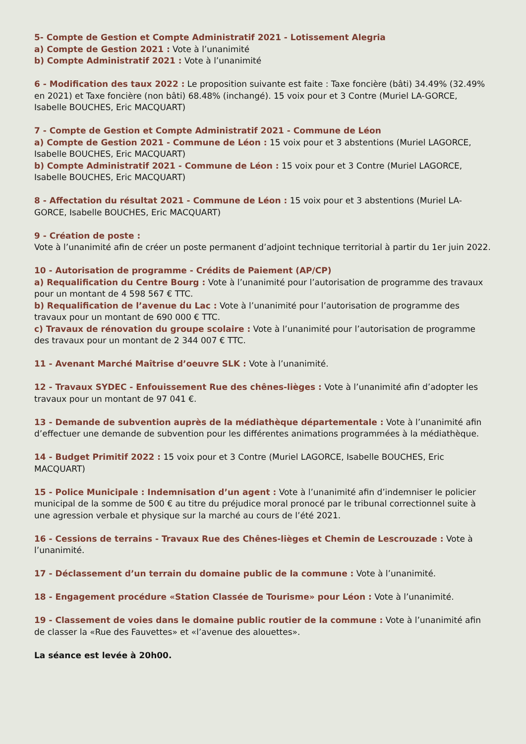5- Compte de Gestion et Compte Administratif 2021 - Lotissement Alegria
a) Compte de Gestion 2021 : Vote à l’unanimité
b) Compte Administratif 2021 : Vote à l’unanimité
6 - Modification des taux 2022 : Le proposition suivante est faite : Taxe foncière (bâti) 34.49% (32.49% en 2021) et Taxe foncière (non bâti) 68.48% (inchangé). 15 voix pour et 3 Contre (Muriel LA-GORCE, Isabelle BOUCHES, Eric MACQUART)
7 - Compte de Gestion et Compte Administratif 2021 - Commune de Léon
a) Compte de Gestion 2021 - Commune de Léon : 15 voix pour et 3 abstentions (Muriel LAGORCE, Isabelle BOUCHES, Eric MACQUART)
b) Compte Administratif 2021 - Commune de Léon : 15 voix pour et 3 Contre (Muriel LAGORCE, Isabelle BOUCHES, Eric MACQUART)
8 - Affectation du résultat 2021 - Commune de Léon : 15 voix pour et 3 abstentions (Muriel LA-GORCE, Isabelle BOUCHES, Eric MACQUART)
9 - Création de poste :
Vote à l’unanimité afin de créer un poste permanent d’adjoint technique territorial à partir du 1er juin 2022.
10 - Autorisation de programme - Crédits de Paiement (AP/CP)
a) Requalification du Centre Bourg : Vote à l’unanimité pour l’autorisation de programme des travaux pour un montant de 4 598 567 € TTC.
b) Requalification de l’avenue du Lac : Vote à l’unanimité pour l’autorisation de programme des travaux pour un montant de 690 000 € TTC.
c) Travaux de rénovation du groupe scolaire : Vote à l’unanimité pour l’autorisation de programme des travaux pour un montant de 2 344 007 € TTC.
11 - Avenant Marché Maîtrise d’oeuvre SLK : Vote à l’unanimité.
12 - Travaux SYDEC - Enfouissement Rue des chênes-lièges : Vote à l’unanimité afin d’adopter les travaux pour un montant de 97 041 €.
13 - Demande de subvention auprès de la médiathèque départementale : Vote à l’unanimité afin d’effectuer une demande de subvention pour les différentes animations programmées à la médiathèque.
14 - Budget Primitif 2022 : 15 voix pour et 3 Contre (Muriel LAGORCE, Isabelle BOUCHES, Eric MACQUART)
15 - Police Municipale : Indemnisation d’un agent : Vote à l’unanimité afin d’indemniser le policier municipal de la somme de 500 € au titre du préjudice moral pronocé par le tribunal correctionnel suite à une agression verbale et physique sur la marché au cours de l’été 2021.
16 - Cessions de terrains - Travaux Rue des Chênes-lièges et Chemin de Lescrouzade : Vote à l’unanimité.
17 - Déclassement d’un terrain du domaine public de la commune : Vote à l’unanimité.
18 - Engagement procédure «Station Classée de Tourisme» pour Léon : Vote à l’unanimité.
19 - Classement de voies dans le domaine public routier de la commune : Vote à l’unanimité afin de classer la «Rue des Fauvettes» et «l’avenue des alouettes».
La séance est levée à 20h00.